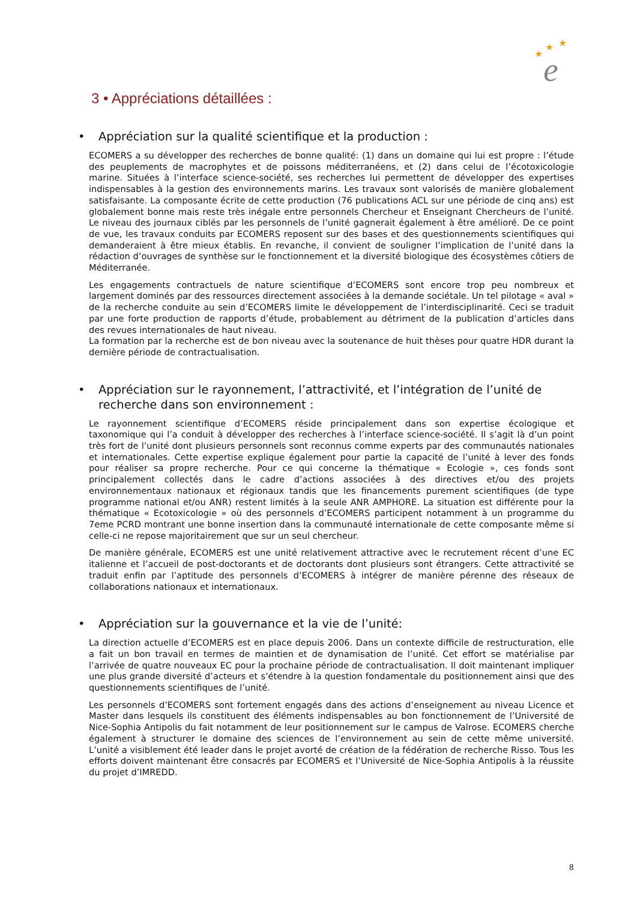★
★
★
e
3 • Appréciations détaillées :
• Appréciation sur la qualité scientifique et la production :
ECOMERS a su développer des recherches de bonne qualité: (1) dans un domaine qui lui est propre : l’étude des peuplements de macrophytes et de poissons méditerranéens, et (2) dans celui de l’écotoxicologie marine. Situées à l’interface science-société, ses recherches lui permettent de développer des expertises indispensables à la gestion des environnements marins. Les travaux sont valorisés de manière globalement satisfaisante. La composante écrite de cette production (76 publications ACL sur une période de cinq ans) est globalement bonne mais reste très inégale entre personnels Chercheur et Enseignant Chercheurs de l’unité. Le niveau des journaux ciblés par les personnels de l’unité gagnerait également à être amélioré. De ce point de vue, les travaux conduits par ECOMERS reposent sur des bases et des questionnements scientifiques qui demanderaient à être mieux établis. En revanche, il convient de souligner l’implication de l’unité dans la rédaction d’ouvrages de synthèse sur le fonctionnement et la diversité biologique des écosystèmes côtiers de Méditerranée.
Les engagements contractuels de nature scientifique d’ECOMERS sont encore trop peu nombreux et largement dominés par des ressources directement associées à la demande sociétale. Un tel pilotage « aval » de la recherche conduite au sein d’ECOMERS limite le développement de l’interdisciplinarité. Ceci se traduit par une forte production de rapports d’étude, probablement au détriment de la publication d’articles dans des revues internationales de haut niveau.
La formation par la recherche est de bon niveau avec la soutenance de huit thèses pour quatre HDR durant la dernière période de contractualisation.
• Appréciation sur le rayonnement, l’attractivité, et l’intégration de l’unité de recherche dans son environnement :
Le rayonnement scientifique d’ECOMERS réside principalement dans son expertise écologique et taxonomique qui l’a conduit à développer des recherches à l’interface science-société. Il s’agit là d’un point très fort de l’unité dont plusieurs personnels sont reconnus comme experts par des communautés nationales et internationales. Cette expertise explique également pour partie la capacité de l’unité à lever des fonds pour réaliser sa propre recherche. Pour ce qui concerne la thématique « Ecologie », ces fonds sont principalement collectés dans le cadre d’actions associées à des directives et/ou des projets environnementaux nationaux et régionaux tandis que les financements purement scientifiques (de type programme national et/ou ANR) restent limités à la seule ANR AMPHORE. La situation est différente pour la thématique « Ecotoxicologie » où des personnels d’ECOMERS participent notamment à un programme du 7eme PCRD montrant une bonne insertion dans la communauté internationale de cette composante même si celle-ci ne repose majoritairement que sur un seul chercheur.
De manière générale, ECOMERS est une unité relativement attractive avec le recrutement récent d’une EC italienne et l’accueil de post-doctorants et de doctorants dont plusieurs sont étrangers. Cette attractivité se traduit enfin par l’aptitude des personnels d’ECOMERS à intégrer de manière pérenne des réseaux de collaborations nationaux et internationaux.
• Appréciation sur la gouvernance et la vie de l’unité:
La direction actuelle d’ECOMERS est en place depuis 2006. Dans un contexte difficile de restructuration, elle a fait un bon travail en termes de maintien et de dynamisation de l’unité. Cet effort se matérialise par l’arrivée de quatre nouveaux EC pour la prochaine période de contractualisation. Il doit maintenant impliquer une plus grande diversité d’acteurs et s’étendre à la question fondamentale du positionnement ainsi que des questionnements scientifiques de l’unité.
Les personnels d’ECOMERS sont fortement engagés dans des actions d’enseignement au niveau Licence et Master dans lesquels ils constituent des éléments indispensables au bon fonctionnement de l’Université de Nice-Sophia Antipolis du fait notamment de leur positionnement sur le campus de Valrose. ECOMERS cherche également à structurer le domaine des sciences de l’environnement au sein de cette même université. L’unité a visiblement été leader dans le projet avorté de création de la fédération de recherche Risso. Tous les efforts doivent maintenant être consacrés par ECOMERS et l’Université de Nice-Sophia Antipolis à la réussite du projet d’IMREDD.
8